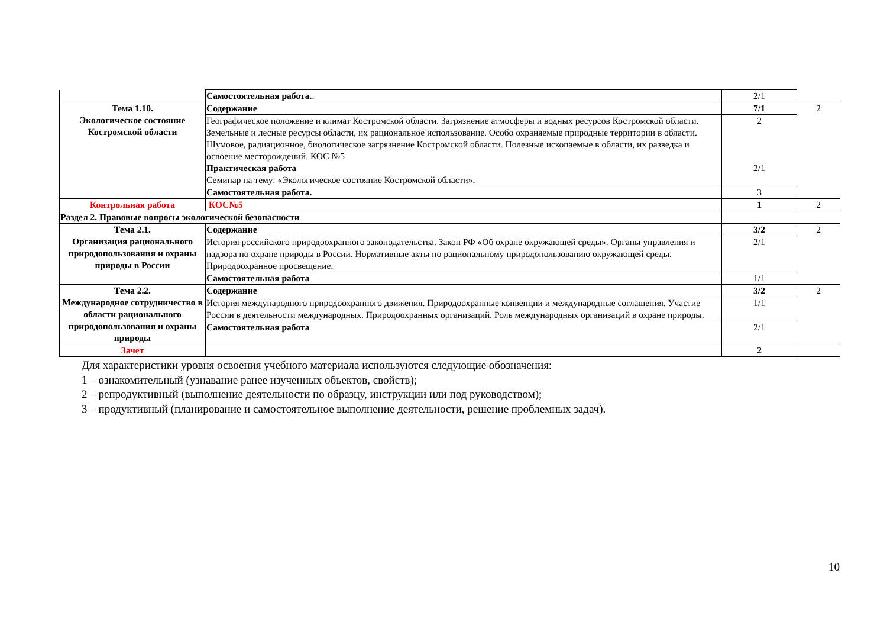| | Самостоятельная работа. . | 2/1 | |
| Тема 1.10. Экологическое состояние Костромской области | Содержание | 7/1 | 2 |
| | Географическое положение и климат Костромской области. Загрязнение атмосферы и водных ресурсов Костромской области. Земельные и лесные ресурсы области, их рациональное использование. Особо охраняемые природные территории в области. Шумовое, радиационное, биологическое загрязнение Костромской области. Полезные ископаемые в области, их разведка и освоение месторождений. КОС №5 Практическая работа Семинар на тему: «Экологическое состояние Костромской области». | 2 2/1 | |
| | Самостоятельная работа. | 3 | |
| Контрольная работа | КОС№5 | 1 | 2 |
| Раздел 2. Правовые вопросы экологической безопасности | | | |
| Тема 2.1. Организация рационального природопользования и охраны природы в России | Содержание | 3/2 | 2 |
| | История российского природоохранного законодательства. Закон РФ «Об охране окружающей среды». Органы управления и надзора по охране природы в России. Нормативные акты по рациональному природопользованию окружающей среды. Природоохранное просвещение. | 2/1 | |
| | Самостоятельная работа | 1/1 | |
| Тема 2.2. Международное сотрудничество в области рационального природопользования и охраны природы | Содержание | 3/2 | 2 |
| | История международного природоохранного движения. Природоохранные конвенции и международные соглашения. Участие России в деятельности международных. Природоохранных организаций. Роль международных организаций в охране природы. | 1/1 | |
| | Самостоятельная работа | 2/1 | |
| Зачет | | 2 | |
Для характеристики уровня освоения учебного материала используются следующие обозначения:
1 – ознакомительный (узнавание ранее изученных объектов, свойств);
2 – репродуктивный (выполнение деятельности по образцу, инструкции или под руководством);
3 – продуктивный (планирование и самостоятельное выполнение деятельности, решение проблемных задач).
10